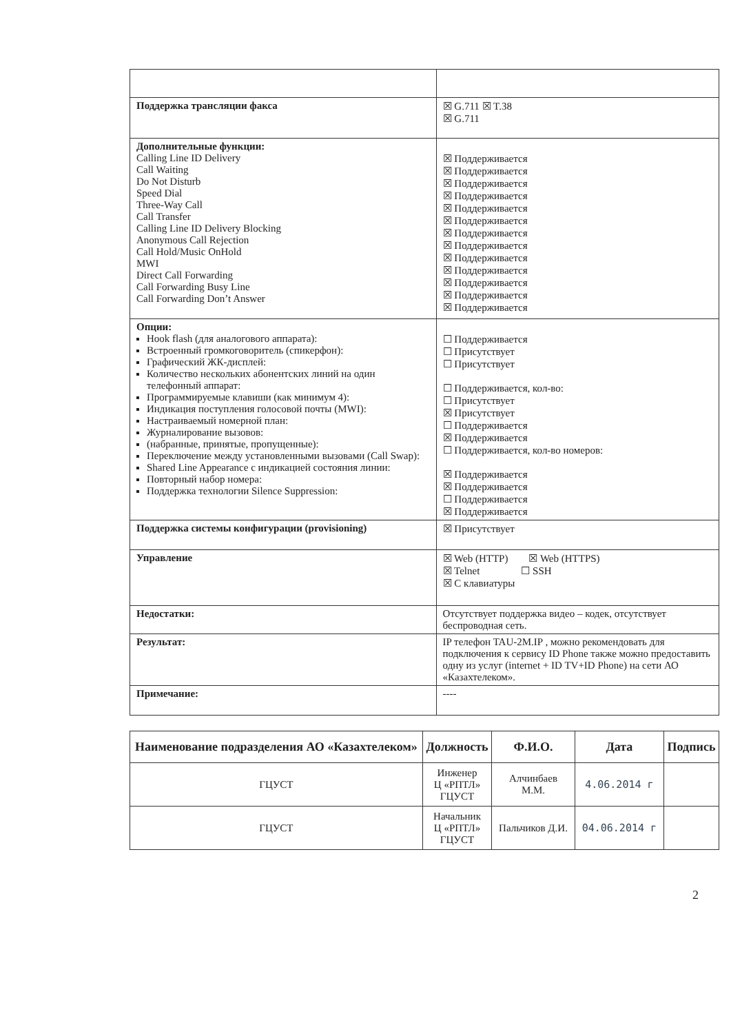| Поддержка трансляции факса | ☒ G.711 ☒ T.38 ☒ G.711 |
| Дополнительные функции: Calling Line ID Delivery Call Waiting Do Not Disturb Speed Dial Three-Way Call Call Transfer Calling Line ID Delivery Blocking Anonymous Call Rejection Call Hold/Music OnHold MWI Direct Call Forwarding Call Forwarding Busy Line Call Forwarding Don’t Answer | ☒ Поддерживается ☒ Поддерживается ☒ Поддерживается ☒ Поддерживается ☒ Поддерживается ☒ Поддерживается ☒ Поддерживается ☒ Поддерживается ☒ Поддерживается ☒ Поддерживается ☒ Поддерживается ☒ Поддерживается ☒ Поддерживается |
| Опции: Hook flash (для аналогового аппарата): Встроенный громкоговоритель (спикерфон): Графический ЖК-дисплей: Количество нескольких абонентских линий на один телефонный аппарат: Программируемые клавиши (как минимум 4): Индикация поступления голосовой почты (MWI): Настраиваемый номерной план: Журналирование вызовов: (набранные, принятые, пропущенные): Переключение между установленными вызовами (Call Swap): Shared Line Appearance с индикацией состояния линии: Повторный набор номера: Поддержка технологии Silence Suppression: | ☐ Поддерживается ☐ Присутствует ☐ Присутствует ☐ Поддерживается, кол-во: ☐ Присутствует ☒ Присутствует ☐ Поддерживается ☒ Поддерживается ☐ Поддерживается, кол-во номеров: ☒ Поддерживается ☒ Поддерживается ☐ Поддерживается ☒ Поддерживается |
| Поддержка системы конфигурации (provisioning) | ☒ Присутствует |
| Управление | ☒ Web (HTTP) ☒ Web (HTTPS) ☒ Telnet ☐ SSH ☒ С клавиатуры |
| Недостатки: | Отсутствует поддержка видео – кодек, отсутствует беспроводная сеть. |
| Результат: | IP телефон TAU-2M.IP , можно рекомендовать для подключения к сервису ID Phone также можно предоставить одну из услуг (internet + ID TV+ID Phone) на сети АО «Казахтелеком». |
| Примечание: | ---- |
| Наименование подразделения АО «Казахтелеком» | Должность | Ф.И.О. | Дата | Подпись |
| --- | --- | --- | --- | --- |
| ГЦУСТ | Инженер Ц «РПТЛ» ГЦУСТ | Алчинбаев М.М. | 4.06.2014 г | |
| ГЦУСТ | Начальник Ц «РПТЛ» ГЦУСТ | Пальчиков Д.И. | 04.06.2014 г | |
2